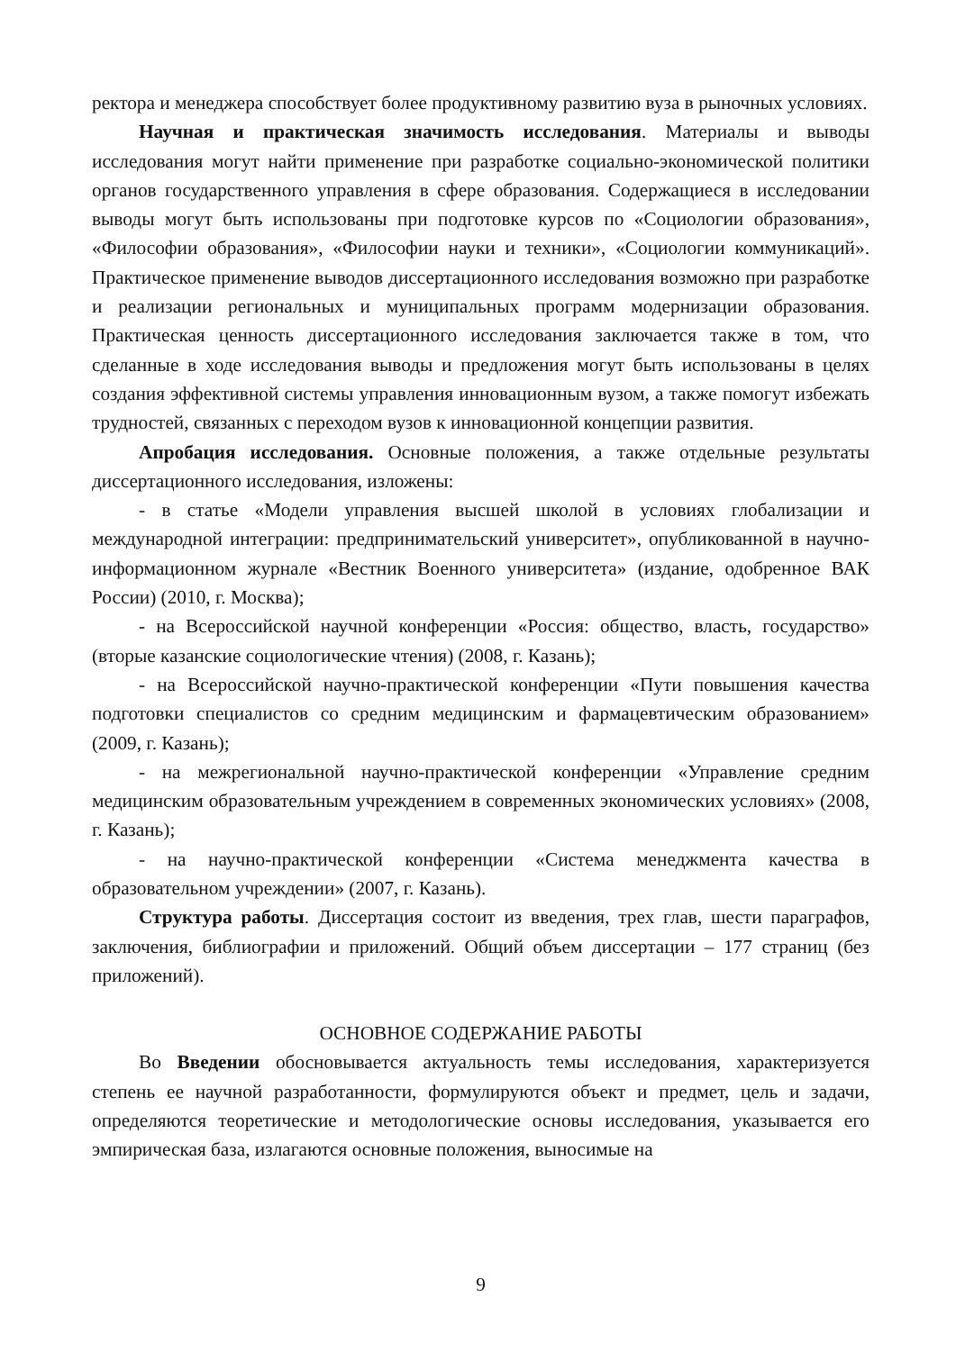ректора и менеджера способствует более продуктивному развитию вуза в рыночных условиях.
Научная и практическая значимость исследования. Материалы и выводы исследования могут найти применение при разработке социально-экономической политики органов государственного управления в сфере образования. Содержащиеся в исследовании выводы могут быть использованы при подготовке курсов по «Социологии образования», «Философии образования», «Философии науки и техники», «Социологии коммуникаций». Практическое применение выводов диссертационного исследования возможно при разработке и реализации региональных и муниципальных программ модернизации образования. Практическая ценность диссертационного исследования заключается также в том, что сделанные в ходе исследования выводы и предложения могут быть использованы в целях создания эффективной системы управления инновационным вузом, а также помогут избежать трудностей, связанных с переходом вузов к инновационной концепции развития.
Апробация исследования. Основные положения, а также отдельные результаты диссертационного исследования, изложены:
- в статье «Модели управления высшей школой в условиях глобализации и международной интеграции: предпринимательский университет», опубликованной в научно-информационном журнале «Вестник Военного университета» (издание, одобренное ВАК России) (2010, г. Москва);
- на Всероссийской научной конференции «Россия: общество, власть, государство» (вторые казанские социологические чтения) (2008, г. Казань);
- на Всероссийской научно-практической конференции «Пути повышения качества подготовки специалистов со средним медицинским и фармацевтическим образованием» (2009, г. Казань);
- на межрегиональной научно-практической конференции «Управление средним медицинским образовательным учреждением в современных экономических условиях» (2008, г. Казань);
- на научно-практической конференции «Система менеджмента качества в образовательном учреждении» (2007, г. Казань).
Структура работы. Диссертация состоит из введения, трех глав, шести параграфов, заключения, библиографии и приложений. Общий объем диссертации – 177 страниц (без приложений).
ОСНОВНОЕ СОДЕРЖАНИЕ РАБОТЫ
Во Введении обосновывается актуальность темы исследования, характеризуется степень ее научной разработанности, формулируются объект и предмет, цель и задачи, определяются теоретические и методологические основы исследования, указывается его эмпирическая база, излагаются основные положения, выносимые на
9